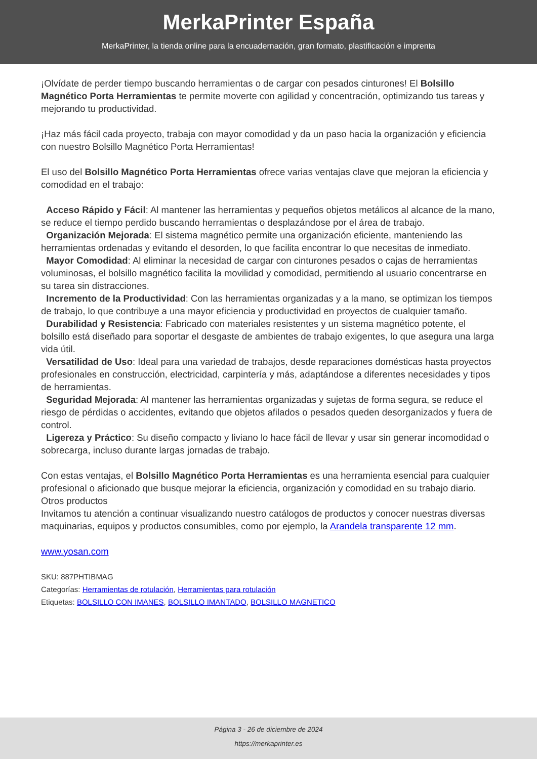MerkaPrinter España
MerkaPrinter, la tienda online para la encuadernación, gran formato, plastificación e imprenta
¡Olvídate de perder tiempo buscando herramientas o de cargar con pesados cinturones! El Bolsillo Magnético Porta Herramientas te permite moverte con agilidad y concentración, optimizando tus tareas y mejorando tu productividad.
¡Haz más fácil cada proyecto, trabaja con mayor comodidad y da un paso hacia la organización y eficiencia con nuestro Bolsillo Magnético Porta Herramientas!
El uso del Bolsillo Magnético Porta Herramientas ofrece varias ventajas clave que mejoran la eficiencia y comodidad en el trabajo:
Acceso Rápido y Fácil: Al mantener las herramientas y pequeños objetos metálicos al alcance de la mano, se reduce el tiempo perdido buscando herramientas o desplazándose por el área de trabajo.
Organización Mejorada: El sistema magnético permite una organización eficiente, manteniendo las herramientas ordenadas y evitando el desorden, lo que facilita encontrar lo que necesitas de inmediato.
Mayor Comodidad: Al eliminar la necesidad de cargar con cinturones pesados o cajas de herramientas voluminosas, el bolsillo magnético facilita la movilidad y comodidad, permitiendo al usuario concentrarse en su tarea sin distracciones.
Incremento de la Productividad: Con las herramientas organizadas y a la mano, se optimizan los tiempos de trabajo, lo que contribuye a una mayor eficiencia y productividad en proyectos de cualquier tamaño.
Durabilidad y Resistencia: Fabricado con materiales resistentes y un sistema magnético potente, el bolsillo está diseñado para soportar el desgaste de ambientes de trabajo exigentes, lo que asegura una larga vida útil.
Versatilidad de Uso: Ideal para una variedad de trabajos, desde reparaciones domésticas hasta proyectos profesionales en construcción, electricidad, carpintería y más, adaptándose a diferentes necesidades y tipos de herramientas.
Seguridad Mejorada: Al mantener las herramientas organizadas y sujetas de forma segura, se reduce el riesgo de pérdidas o accidentes, evitando que objetos afilados o pesados queden desorganizados y fuera de control.
Ligereza y Práctico: Su diseño compacto y liviano lo hace fácil de llevar y usar sin generar incomodidad o sobrecarga, incluso durante largas jornadas de trabajo.
Con estas ventajas, el Bolsillo Magnético Porta Herramientas es una herramienta esencial para cualquier profesional o aficionado que busque mejorar la eficiencia, organización y comodidad en su trabajo diario.
Otros productos
Invitamos tu atención a continuar visualizando nuestro catálogos de productos y conocer nuestras diversas maquinarias, equipos y productos consumibles, como por ejemplo, la Arandela transparente 12 mm.
www.yosan.com
SKU: 887PHTIBMAG
Categorías: Herramientas de rotulación, Herramientas para rotulación
Etiquetas: BOLSILLO CON IMANES, BOLSILLO IMANTADO, BOLSILLO MAGNETICO
Página 3 - 26 de diciembre de 2024
https://merkaprinter.es